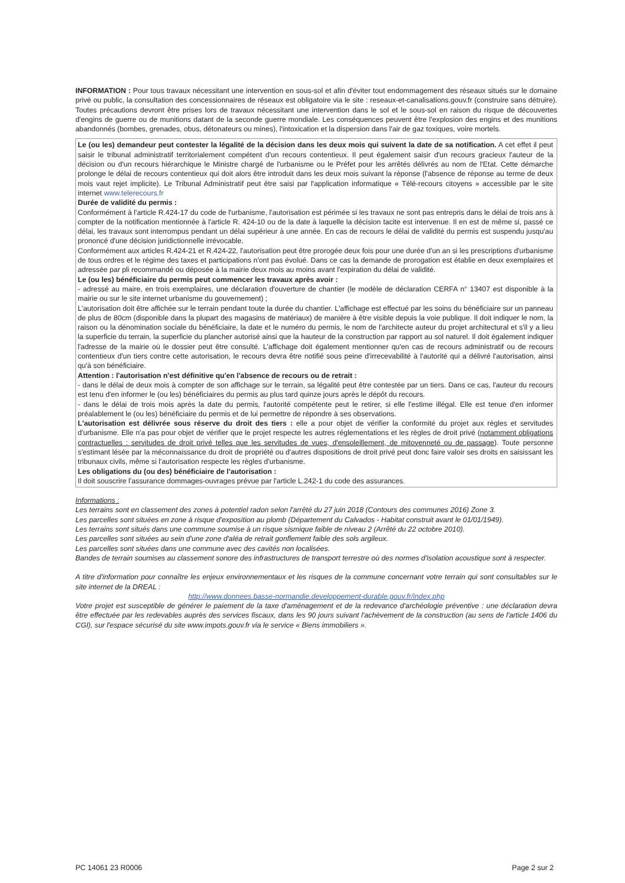INFORMATION : Pour tous travaux nécessitant une intervention en sous-sol et afin d'éviter tout endommagement des réseaux situés sur le domaine privé ou public, la consultation des concessionnaires de réseaux est obligatoire via le site : reseaux-et-canalisations.gouv.fr (construire sans détruire). Toutes précautions devront être prises lors de travaux nécessitant une intervention dans le sol et le sous-sol en raison du risque de découvertes d'engins de guerre ou de munitions datant de la seconde guerre mondiale. Les conséquences peuvent être l'explosion des engins et des munitions abandonnés (bombes, grenades, obus, détonateurs ou mines), l'intoxication et la dispersion dans l'air de gaz toxiques, voire mortels.
Le (ou les) demandeur peut contester la légalité de la décision dans les deux mois qui suivent la date de sa notification. A cet effet il peut saisir le tribunal administratif territorialement compétent d'un recours contentieux. Il peut également saisir d'un recours gracieux l'auteur de la décision ou d'un recours hiérarchique le Ministre chargé de l'urbanisme ou le Préfet pour les arrêtés délivrés au nom de l'Etat. Cette démarche prolonge le délai de recours contentieux qui doit alors être introduit dans les deux mois suivant la réponse (l'absence de réponse au terme de deux mois vaut rejet implicite). Le Tribunal Administratif peut être saisi par l'application informatique « Télé-recours citoyens » accessible par le site internet www.telerecours.fr
Durée de validité du permis :
Conformément à l'article R.424-17 du code de l'urbanisme, l'autorisation est périmée si les travaux ne sont pas entrepris dans le délai de trois ans à compter de la notification mentionnée à l'article R. 424-10 ou de la date à laquelle la décision tacite est intervenue. Il en est de même si, passé ce délai, les travaux sont interrompus pendant un délai supérieur à une année. En cas de recours le délai de validité du permis est suspendu jusqu'au prononcé d'une décision juridictionnelle irrévocable.
Conformément aux articles R.424-21 et R.424-22, l'autorisation peut être prorogée deux fois pour une durée d'un an si les prescriptions d'urbanisme de tous ordres et le régime des taxes et participations n'ont pas évolué. Dans ce cas la demande de prorogation est établie en deux exemplaires et adressée par pli recommandé ou déposée à la mairie deux mois au moins avant l'expiration du délai de validité.
Le (ou les) bénéficiaire du permis peut commencer les travaux après avoir :
- adressé au maire, en trois exemplaires, une déclaration d'ouverture de chantier (le modèle de déclaration CERFA n° 13407 est disponible à la mairie ou sur le site internet urbanisme du gouvernement) ;
L'autorisation doit être affichée sur le terrain pendant toute la durée du chantier. L'affichage est effectué par les soins du bénéficiaire sur un panneau de plus de 80cm (disponible dans la plupart des magasins de matériaux) de manière à être visible depuis la voie publique. Il doit indiquer le nom, la raison ou la dénomination sociale du bénéficiaire, la date et le numéro du permis, le nom de l'architecte auteur du projet architectural et s'il y a lieu la superficie du terrain, la superficie du plancher autorisé ainsi que la hauteur de la construction par rapport au sol naturel. Il doit également indiquer l'adresse de la mairie où le dossier peut être consulté. L'affichage doit également mentionner qu'en cas de recours administratif ou de recours contentieux d'un tiers contre cette autorisation, le recours devra être notifié sous peine d'irrecevabilité à l'autorité qui a délivré l'autorisation, ainsi qu'à son bénéficiaire.
Attention : l'autorisation n'est définitive qu'en l'absence de recours ou de retrait :
- dans le délai de deux mois à compter de son affichage sur le terrain, sa légalité peut être contestée par un tiers. Dans ce cas, l'auteur du recours est tenu d'en informer le (ou les) bénéficiaires du permis au plus tard quinze jours après le dépôt du recours.
- dans le délai de trois mois après la date du permis, l'autorité compétente peut le retirer, si elle l'estime illégal. Elle est tenue d'en informer préalablement le (ou les) bénéficiaire du permis et de lui permettre de répondre à ses observations.
L'autorisation est délivrée sous réserve du droit des tiers : elle a pour objet de vérifier la conformité du projet aux règles et servitudes d'urbanisme. Elle n'a pas pour objet de vérifier que le projet respecte les autres réglementations et les règles de droit privé (notamment obligations contractuelles : servitudes de droit privé telles que les servitudes de vues, d'ensoleillement, de mitoyenneté ou de passage). Toute personne s'estimant lésée par la méconnaissance du droit de propriété ou d'autres dispositions de droit privé peut donc faire valoir ses droits en saisissant les tribunaux civils, même si l'autorisation respecte les règles d'urbanisme.
Les obligations du (ou des) bénéficiaire de l'autorisation :
Il doit souscrire l'assurance dommages-ouvrages prévue par l'article L.242-1 du code des assurances.
Informations :
Les terrains sont en classement des zones à potentiel radon selon l'arrêté du 27 juin 2018 (Contours des communes 2016) Zone 3.
Les parcelles sont situées en zone à risque d'exposition au plomb (Département du Calvados - Habitat construit avant le 01/01/1949).
Les terrains sont situés dans une commune soumise à un risque sismique faible de niveau 2 (Arrêté du 22 octobre 2010).
Les parcelles sont situées au sein d'une zone d'aléa de retrait gonflement faible des sols argileux.
Les parcelles sont situées dans une commune avec des cavités non localisées.
Bandes de terrain soumises au classement sonore des infrastructures de transport terrestre où des normes d'isolation acoustique sont à respecter.
A titre d'information pour connaître les enjeux environnementaux et les risques de la commune concernant votre terrain qui sont consultables sur le site internet de la DREAL :
http://www.donnees.basse-normandie.developpement-durable.gouv.fr/index.php
Votre projet est susceptible de générer le paiement de la taxe d'aménagement et de la redevance d'archéologie préventive : une déclaration devra être effectuée par les redevables auprès des services fiscaux, dans les 90 jours suivant l'achèvement de la construction (au sens de l'article 1406 du CGI), sur l'espace sécurisé du site www.impots.gouv.fr via le service « Biens immobiliers ».
PC 14061 23 R0006 Page 2 sur 2